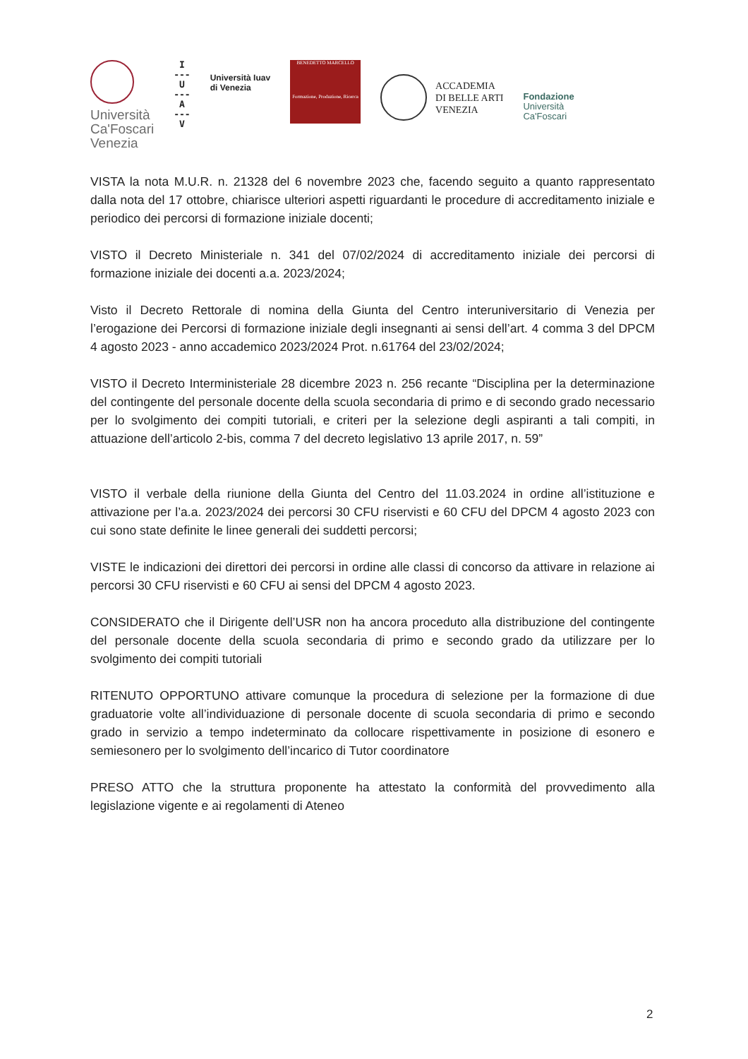Università
Ca'Foscari
Venezia
I
---
U
---
A
---
V
Università Iuav
di Venezia
BENEDETTO MARCELLO
Formazione, Produzione, Ricerca
ACCADEMIA
DI BELLE ARTI
VENEZIA
Fondazione
Università
Ca'Foscari
VISTA la nota M.U.R. n. 21328 del 6 novembre 2023 che, facendo seguito a quanto rappresentato dalla nota del 17 ottobre, chiarisce ulteriori aspetti riguardanti le procedure di accreditamento iniziale e periodico dei percorsi di formazione iniziale docenti;
VISTO il Decreto Ministeriale n. 341 del 07/02/2024 di accreditamento iniziale dei percorsi di formazione iniziale dei docenti a.a. 2023/2024;
Visto il Decreto Rettorale di nomina della Giunta del Centro interuniversitario di Venezia per l’erogazione dei Percorsi di formazione iniziale degli insegnanti ai sensi dell’art. 4 comma 3 del DPCM 4 agosto 2023 - anno accademico 2023/2024 Prot. n.61764 del 23/02/2024;
VISTO il Decreto Interministeriale 28 dicembre 2023 n. 256 recante “Disciplina per la determinazione del contingente del personale docente della scuola secondaria di primo e di secondo grado necessario per lo svolgimento dei compiti tutoriali, e criteri per la selezione degli aspiranti a tali compiti, in attuazione dell’articolo 2-bis, comma 7 del decreto legislativo 13 aprile 2017, n. 59”
VISTO il verbale della riunione della Giunta del Centro del 11.03.2024 in ordine all’istituzione e attivazione per l’a.a. 2023/2024 dei percorsi 30 CFU riservisti e 60 CFU del DPCM 4 agosto 2023 con cui sono state definite le linee generali dei suddetti percorsi;
VISTE le indicazioni dei direttori dei percorsi in ordine alle classi di concorso da attivare in relazione ai percorsi 30 CFU riservisti e 60 CFU ai sensi del DPCM 4 agosto 2023.
CONSIDERATO che il Dirigente dell’USR non ha ancora proceduto alla distribuzione del contingente del personale docente della scuola secondaria di primo e secondo grado da utilizzare per lo svolgimento dei compiti tutoriali
RITENUTO OPPORTUNO attivare comunque la procedura di selezione per la formazione di due graduatorie volte all’individuazione di personale docente di scuola secondaria di primo e secondo grado in servizio a tempo indeterminato da collocare rispettivamente in posizione di esonero e semiesonero per lo svolgimento dell’incarico di Tutor coordinatore
PRESO ATTO che la struttura proponente ha attestato la conformità del provvedimento alla legislazione vigente e ai regolamenti di Ateneo
2